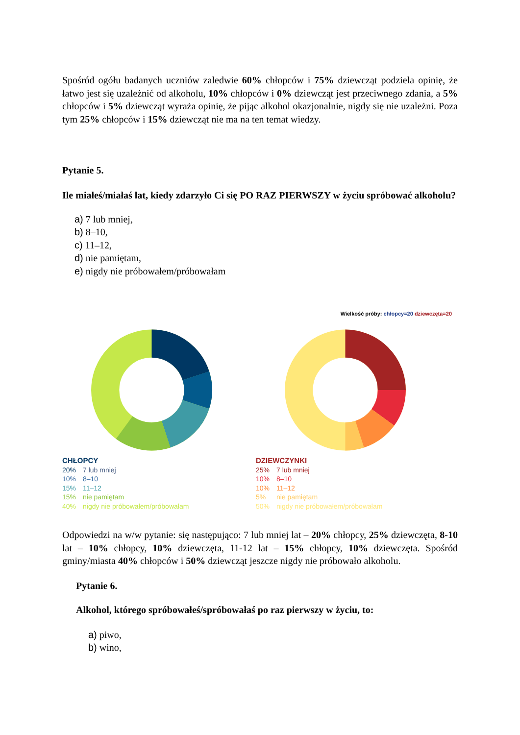Spośród ogółu badanych uczniów zaledwie 60% chłopców i 75% dziewcząt podziela opinię, że łatwo jest się uzależnić od alkoholu, 10% chłopców i 0% dziewcząt jest przeciwnego zdania, a 5% chłopców i 5% dziewcząt wyraża opinię, że pijąc alkohol okazjonalnie, nigdy się nie uzależni. Poza tym 25% chłopców i 15% dziewcząt nie ma na ten temat wiedzy.
Pytanie 5.
Ile miałeś/miałaś lat, kiedy zdarzyło Ci się PO RAZ PIERWSZY w życiu spróbować alkoholu?
a) 7 lub mniej,
b) 8–10,
c) 11–12,
d) nie pamiętam,
e) nigdy nie próbowałem/próbowałam
Wielkość próby: chłopcy=20 dziewczęta=20
CHŁOPCY
20% 7 lub mniej
10% 8–10
15% 11–12
15% nie pamiętam
40% nigdy nie próbowałem/próbowałam
DZIEWCZYNKI
25% 7 lub mniej
10% 8–10
10% 11–12
5% nie pamiętam
50% nigdy nie próbowałem/próbowałam
Odpowiedzi na w/w pytanie: się następująco: 7 lub mniej lat – 20% chłopcy, 25% dziewczęta, 8-10 lat – 10% chłopcy, 10% dziewczęta, 11-12 lat – 15% chłopcy, 10% dziewczęta. Spośród gminy/miasta 40% chłopców i 50% dziewcząt jeszcze nigdy nie próbowało alkoholu.
Pytanie 6.
Alkohol, którego spróbowałeś/spróbowałaś po raz pierwszy w życiu, to:
a) piwo,
b) wino,